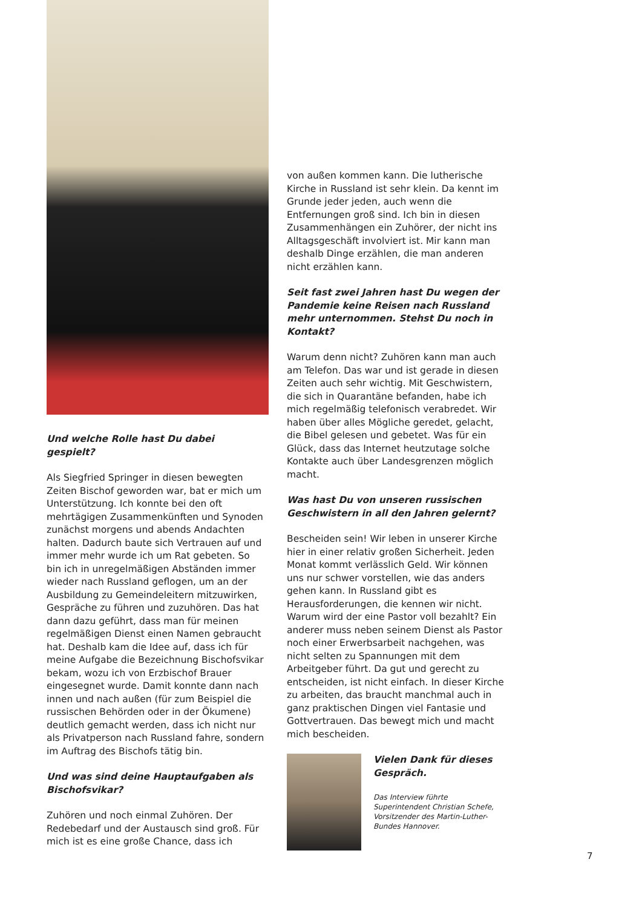Und welche Rolle hast Du dabei gespielt?
Als Siegfried Springer in diesen bewegten Zeiten Bischof geworden war, bat er mich um Unterstützung. Ich konnte bei den oft mehrtägigen Zusammenkünften und Synoden zunächst morgens und abends Andachten halten. Dadurch baute sich Vertrauen auf und immer mehr wurde ich um Rat gebeten. So bin ich in unregelmäßigen Abständen immer wieder nach Russland geflogen, um an der Ausbildung zu Gemeindeleitern mitzuwirken, Gespräche zu führen und zuzuhören. Das hat dann dazu geführt, dass man für meinen regelmäßigen Dienst einen Namen gebraucht hat. Deshalb kam die Idee auf, dass ich für meine Aufgabe die Bezeichnung Bischofsvikar bekam, wozu ich von Erzbischof Brauer eingesegnet wurde. Damit konnte dann nach innen und nach außen (für zum Beispiel die russischen Behörden oder in der Ökumene) deutlich gemacht werden, dass ich nicht nur als Privatperson nach Russland fahre, sondern im Auftrag des Bischofs tätig bin.
Und was sind deine Hauptaufgaben als Bischofsvikar?
Zuhören und noch einmal Zuhören. Der Redebedarf und der Austausch sind groß. Für mich ist es eine große Chance, dass ich
von außen kommen kann. Die lutherische Kirche in Russland ist sehr klein. Da kennt im Grunde jeder jeden, auch wenn die Entfernungen groß sind. Ich bin in diesen Zusammenhängen ein Zuhörer, der nicht ins Alltagsgeschäft involviert ist. Mir kann man deshalb Dinge erzählen, die man anderen nicht erzählen kann.
Seit fast zwei Jahren hast Du wegen der Pandemie keine Reisen nach Russland mehr unternommen. Stehst Du noch in Kontakt?
Warum denn nicht? Zuhören kann man auch am Telefon. Das war und ist gerade in diesen Zeiten auch sehr wichtig. Mit Geschwistern, die sich in Quarantäne befanden, habe ich mich regelmäßig telefonisch verabredet. Wir haben über alles Mögliche geredet, gelacht, die Bibel gelesen und gebetet. Was für ein Glück, dass das Internet heutzutage solche Kontakte auch über Landesgrenzen möglich macht.
Was hast Du von unseren russischen Geschwistern in all den Jahren gelernt?
Bescheiden sein! Wir leben in unserer Kirche hier in einer relativ großen Sicherheit. Jeden Monat kommt verlässlich Geld. Wir können uns nur schwer vorstellen, wie das anders gehen kann. In Russland gibt es Herausforderungen, die kennen wir nicht. Warum wird der eine Pastor voll bezahlt? Ein anderer muss neben seinem Dienst als Pastor noch einer Erwerbsarbeit nachgehen, was nicht selten zu Spannungen mit dem Arbeitgeber führt. Da gut und gerecht zu entscheiden, ist nicht einfach. In dieser Kirche zu arbeiten, das braucht manchmal auch in ganz praktischen Dingen viel Fantasie und Gottvertrauen. Das bewegt mich und macht mich bescheiden.
Vielen Dank für dieses Gespräch.
Das Interview führte Superintendent Christian Schefe, Vorsitzender des Martin-Luther-Bundes Hannover.
7